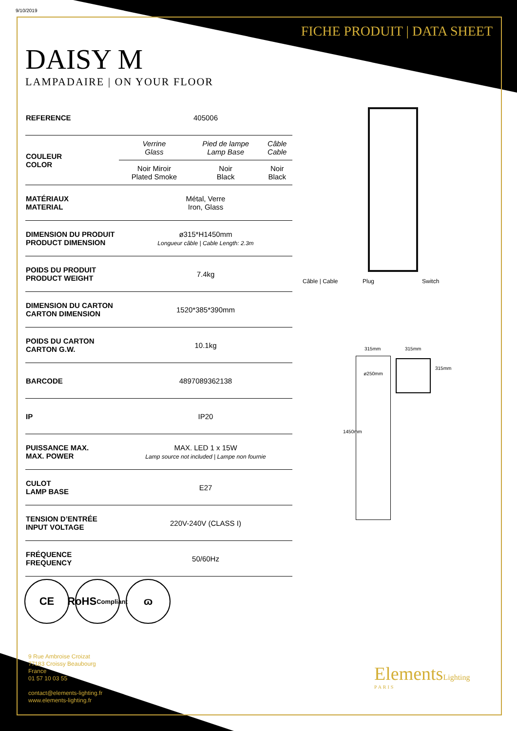9/10/2019
FICHE PRODUIT | DATA SHEET
DAISY M
LAMPADAIRE | ON YOUR FLOOR
| REFERENCE | 405006 |
| COULEUR COLOR | / Verrine Glass / Pied de lampe Lamp Base / Câble Cable / / Noir Miroir Plated Smoke / Noir Black / Noir Black / |
| MATÉRIAUX MATERIAL | Métal, Verre Iron, Glass |
| DIMENSION DU PRODUIT PRODUCT DIMENSION | ø315*H1450mm Longueur câble / Cable Length: 2.3m |
| POIDS DU PRODUIT PRODUCT WEIGHT | 7.4kg |
| DIMENSION DU CARTON CARTON DIMENSION | 1520*385*390mm |
| POIDS DU CARTON CARTON G.W. | 10.1kg |
| BARCODE | 4897089362138 |
| IP | IP20 |
| PUISSANCE MAX. MAX. POWER | MAX. LED 1 x 15W Lamp source not included / Lampe non fournie |
| CULOT LAMP BASE | E27 |
| TENSION D’ENTRÉE INPUT VOLTAGE | 220V-240V (CLASS I) |
| FRÉQUENCE FREQUENCY | 50/60Hz |
Câble | Cable Plug Switch
ø250mm
315mm 315mm
315mm
1450mm
CE RoHS
Compliant
ɷ
9 Rue Ambroise Croizat
77183 Croissy Beaubourg
France
01 57 10 03 55
contact@elements-lighting.fr
www.elements-lighting.fr
ElementsLighting
PARIS